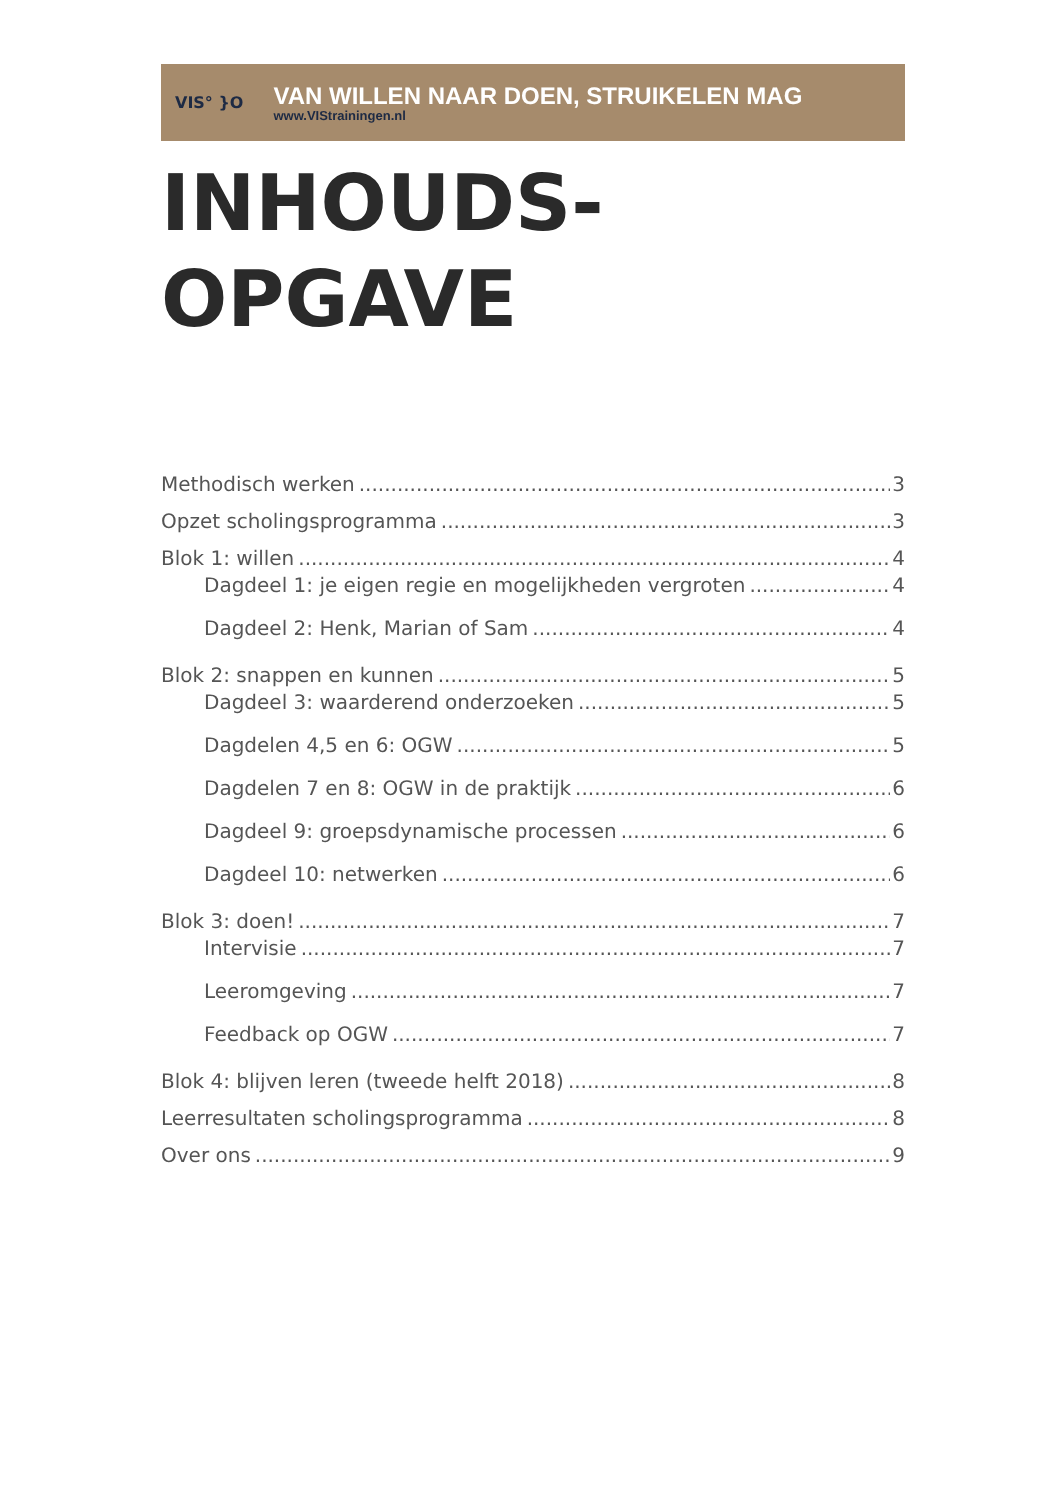VIS° }O
VAN WILLEN NAAR DOEN, STRUIKELEN MAG
www.VIStrainingen.nl
INHOUDS-
OPGAVE
Methodisch werken 3
Opzet scholingsprogramma 3
Blok 1: willen 4
Dagdeel 1: je eigen regie en mogelijkheden vergroten 4
Dagdeel 2: Henk, Marian of Sam 4
Blok 2: snappen en kunnen 5
Dagdeel 3: waarderend onderzoeken 5
Dagdelen 4,5 en 6: OGW 5
Dagdelen 7 en 8: OGW in de praktijk 6
Dagdeel 9: groepsdynamische processen 6
Dagdeel 10: netwerken 6
Blok 3: doen! 7
Intervisie 7
Leeromgeving 7
Feedback op OGW 7
Blok 4: blijven leren (tweede helft 2018) 8
Leerresultaten scholingsprogramma 8
Over ons 9